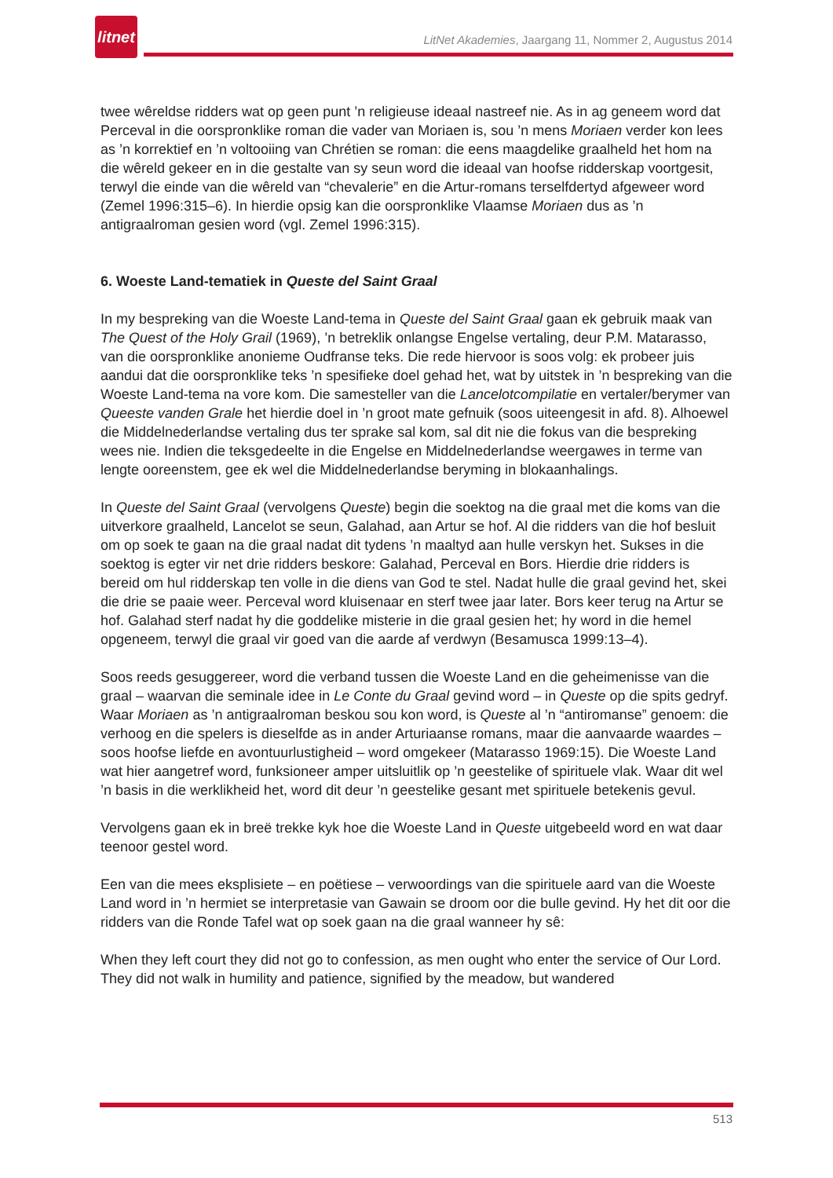litnet
LitNet Akademies, Jaargang 11, Nommer 2, Augustus 2014
twee wêreldse ridders wat op geen punt ’n religieuse ideaal nastreef nie. As in ag geneem word dat Perceval in die oorspronklike roman die vader van Moriaen is, sou ’n mens Moriaen verder kon lees as ’n korrektief en ’n voltooiing van Chrétien se roman: die eens maagdelike graalheld het hom na die wêreld gekeer en in die gestalte van sy seun word die ideaal van hoofse ridderskap voortgesit, terwyl die einde van die wêreld van “chevalerie” en die Artur-romans terselfdertyd afgeweer word (Zemel 1996:315–6). In hierdie opsig kan die oorspronklike Vlaamse Moriaen dus as ’n antigraalroman gesien word (vgl. Zemel 1996:315).
6. Woeste Land-tematiek in Queste del Saint Graal
In my bespreking van die Woeste Land-tema in Queste del Saint Graal gaan ek gebruik maak van The Quest of the Holy Grail (1969), ’n betreklik onlangse Engelse vertaling, deur P.M. Matarasso, van die oorspronklike anonieme Oudfranse teks. Die rede hiervoor is soos volg: ek probeer juis aandui dat die oorspronklike teks ’n spesifieke doel gehad het, wat by uitstek in ’n bespreking van die Woeste Land-tema na vore kom. Die samesteller van die Lancelotcompilatie en vertaler/berymer van Queeste vanden Grale het hierdie doel in ’n groot mate gefnuik (soos uiteengesit in afd. 8). Alhoewel die Middelnederlandse vertaling dus ter sprake sal kom, sal dit nie die fokus van die bespreking wees nie. Indien die teksgedeelte in die Engelse en Middelnederlandse weergawes in terme van lengte ooreenstem, gee ek wel die Middelnederlandse beryming in blokaanhalings.
In Queste del Saint Graal (vervolgens Queste) begin die soektog na die graal met die koms van die uitverkore graalheld, Lancelot se seun, Galahad, aan Artur se hof. Al die ridders van die hof besluit om op soek te gaan na die graal nadat dit tydens ’n maaltyd aan hulle verskyn het. Sukses in die soektog is egter vir net drie ridders beskore: Galahad, Perceval en Bors. Hierdie drie ridders is bereid om hul ridderskap ten volle in die diens van God te stel. Nadat hulle die graal gevind het, skei die drie se paaie weer. Perceval word kluisenaar en sterf twee jaar later. Bors keer terug na Artur se hof. Galahad sterf nadat hy die goddelike misterie in die graal gesien het; hy word in die hemel opgeneem, terwyl die graal vir goed van die aarde af verdwyn (Besamusca 1999:13–4).
Soos reeds gesuggereer, word die verband tussen die Woeste Land en die geheimenisse van die graal – waarvan die seminale idee in Le Conte du Graal gevind word – in Queste op die spits gedryf. Waar Moriaen as ’n antigraalroman beskou sou kon word, is Queste al ’n “antiromanse” genoem: die verhoog en die spelers is dieselfde as in ander Arturiaanse romans, maar die aanvaarde waardes – soos hoofse liefde en avontuurlustigheid – word omgekeer (Matarasso 1969:15). Die Woeste Land wat hier aangetref word, funksioneer amper uitsluitlik op ’n geestelike of spirituele vlak. Waar dit wel ’n basis in die werklikheid het, word dit deur ’n geestelike gesant met spirituele betekenis gevul.
Vervolgens gaan ek in breë trekke kyk hoe die Woeste Land in Queste uitgebeeld word en wat daar teenoor gestel word.
Een van die mees eksplisiete – en poëtiese – verwoordings van die spirituele aard van die Woeste Land word in ’n hermiet se interpretasie van Gawain se droom oor die bulle gevind. Hy het dit oor die ridders van die Ronde Tafel wat op soek gaan na die graal wanneer hy sê:
When they left court they did not go to confession, as men ought who enter the service of Our Lord. They did not walk in humility and patience, signified by the meadow, but wandered
513